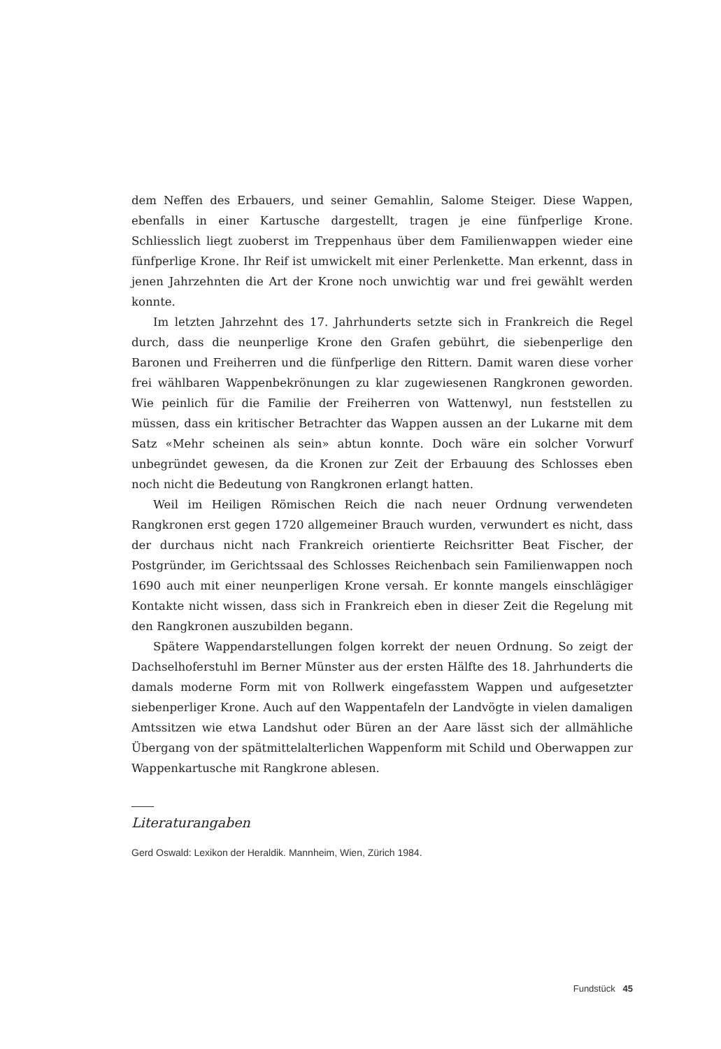dem Neffen des Erbauers, und seiner Gemahlin, Salome Steiger. Diese Wappen, ebenfalls in einer Kartusche dargestellt, tragen je eine fünfperlige Krone. Schliesslich liegt zuoberst im Treppenhaus über dem Familienwappen wieder eine fünfperlige Krone. Ihr Reif ist umwickelt mit einer Perlenkette. Man erkennt, dass in jenen Jahrzehnten die Art der Krone noch unwichtig war und frei gewählt werden konnte.
Im letzten Jahrzehnt des 17. Jahrhunderts setzte sich in Frankreich die Regel durch, dass die neunperlige Krone den Grafen gebührt, die siebenperlige den Baronen und Freiherren und die fünfperlige den Rittern. Damit waren diese vorher frei wählbaren Wappenbekrönungen zu klar zugewiesenen Rangkronen geworden. Wie peinlich für die Familie der Freiherren von Wattenwyl, nun feststellen zu müssen, dass ein kritischer Betrachter das Wappen aussen an der Lukarne mit dem Satz «Mehr scheinen als sein» abtun konnte. Doch wäre ein solcher Vorwurf unbegründet gewesen, da die Kronen zur Zeit der Erbauung des Schlosses eben noch nicht die Bedeutung von Rangkronen erlangt hatten.
Weil im Heiligen Römischen Reich die nach neuer Ordnung verwendeten Rangkronen erst gegen 1720 allgemeiner Brauch wurden, verwundert es nicht, dass der durchaus nicht nach Frankreich orientierte Reichsritter Beat Fischer, der Postgründer, im Gerichtssaal des Schlosses Reichenbach sein Familienwappen noch 1690 auch mit einer neunperligen Krone versah. Er konnte mangels einschlägiger Kontakte nicht wissen, dass sich in Frankreich eben in dieser Zeit die Regelung mit den Rangkronen auszubilden begann.
Spätere Wappendarstellungen folgen korrekt der neuen Ordnung. So zeigt der Dachselhoferstuhl im Berner Münster aus der ersten Hälfte des 18. Jahrhunderts die damals moderne Form mit von Rollwerk eingefasstem Wappen und aufgesetzter siebenperliger Krone. Auch auf den Wappentafeln der Landvögte in vielen damaligen Amtssitzen wie etwa Landshut oder Büren an der Aare lässt sich der allmähliche Übergang von der spätmittelalterlichen Wappenform mit Schild und Oberwappen zur Wappenkartusche mit Rangkrone ablesen.
Literaturangaben
Gerd Oswald: Lexikon der Heraldik. Mannheim, Wien, Zürich 1984.
Fundstück 45